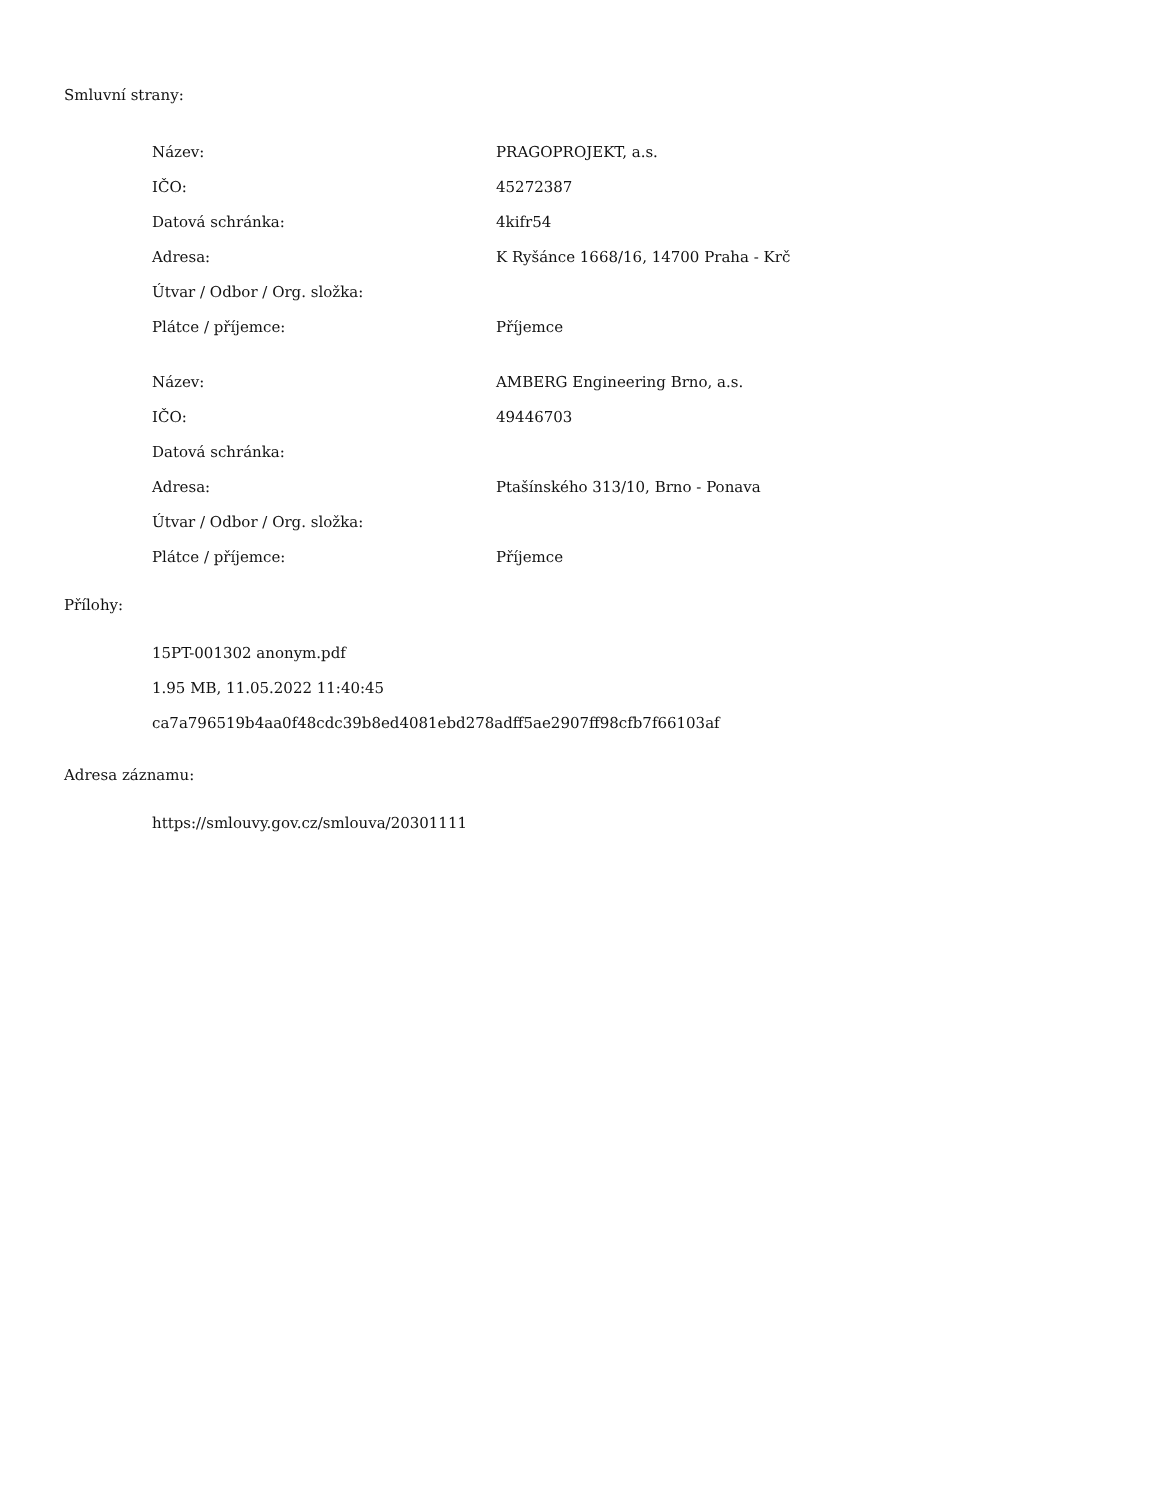Smluvní strany:
| Název: | PRAGOPROJEKT, a.s. |
| IČO: | 45272387 |
| Datová schránka: | 4kifr54 |
| Adresa: | K Ryšánce 1668/16, 14700 Praha - Krč |
| Útvar / Odbor / Org. složka: | |
| Plátce / příjemce: | Příjemce |
| Název: | AMBERG Engineering Brno, a.s. |
| IČO: | 49446703 |
| Datová schránka: | |
| Adresa: | Ptašínského 313/10, Brno - Ponava |
| Útvar / Odbor / Org. složka: | |
| Plátce / příjemce: | Příjemce |
Přílohy:
15PT-001302 anonym.pdf
1.95 MB, 11.05.2022 11:40:45
ca7a796519b4aa0f48cdc39b8ed4081ebd278adff5ae2907ff98cfb7f66103af
Adresa záznamu:
https://smlouvy.gov.cz/smlouva/20301111